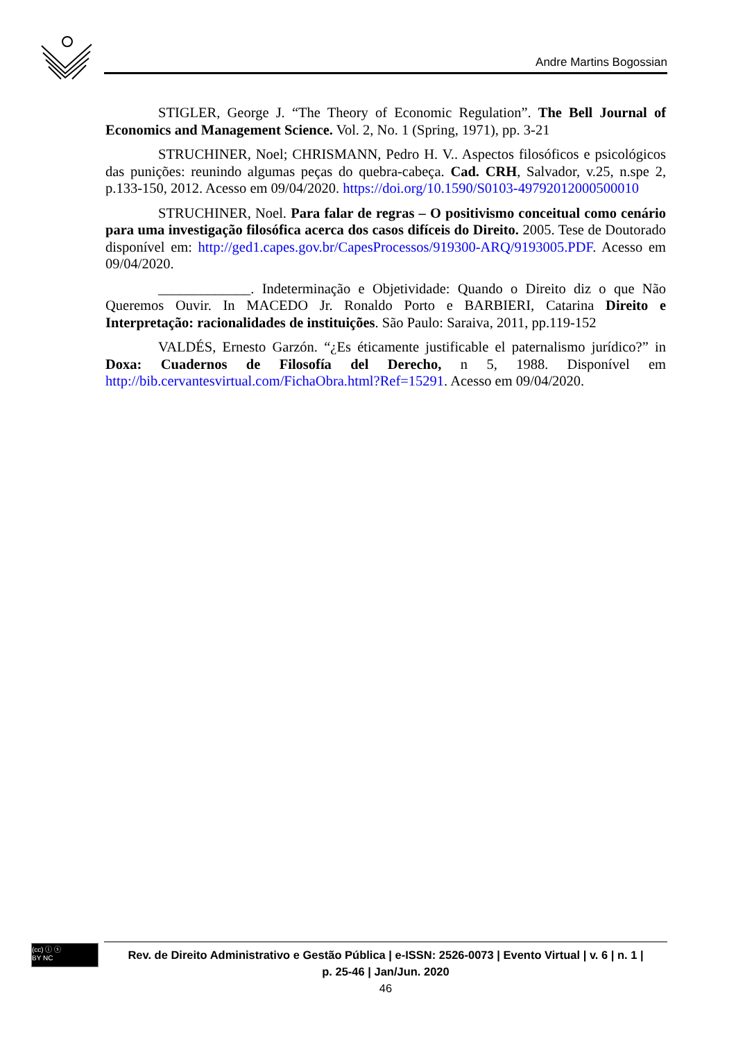Andre Martins Bogossian
STIGLER, George J. “The Theory of Economic Regulation”. The Bell Journal of Economics and Management Science. Vol. 2, No. 1 (Spring, 1971), pp. 3-21
STRUCHINER, Noel; CHRISMANN, Pedro H. V.. Aspectos filosóficos e psicológicos das punições: reunindo algumas peças do quebra-cabeça. Cad. CRH, Salvador, v.25, n.spe 2, p.133-150, 2012. Acesso em 09/04/2020. https://doi.org/10.1590/S0103-49792012000500010
STRUCHINER, Noel. Para falar de regras – O positivismo conceitual como cenário para uma investigação filosófica acerca dos casos difíceis do Direito. 2005. Tese de Doutorado disponível em: http://ged1.capes.gov.br/CapesProcessos/919300-ARQ/9193005.PDF. Acesso em 09/04/2020.
_____________. Indeterminação e Objetividade: Quando o Direito diz o que Não Queremos Ouvir. In MACEDO Jr. Ronaldo Porto e BARBIERI, Catarina Direito e Interpretação: racionalidades de instituições. São Paulo: Saraiva, 2011, pp.119-152
VALDÉS, Ernesto Garzón. “¿Es éticamente justificable el paternalismo jurídico?” in Doxa: Cuadernos de Filosofía del Derecho, n 5, 1988. Disponível em http://bib.cervantesvirtual.com/FichaObra.html?Ref=15291. Acesso em 09/04/2020.
(cc) ⓘ ⓢ
BY NC
Rev. de Direito Administrativo e Gestão Pública | e-ISSN: 2526-0073 | Evento Virtual | v. 6 | n. 1 |
p. 25-46 | Jan/Jun. 2020
46